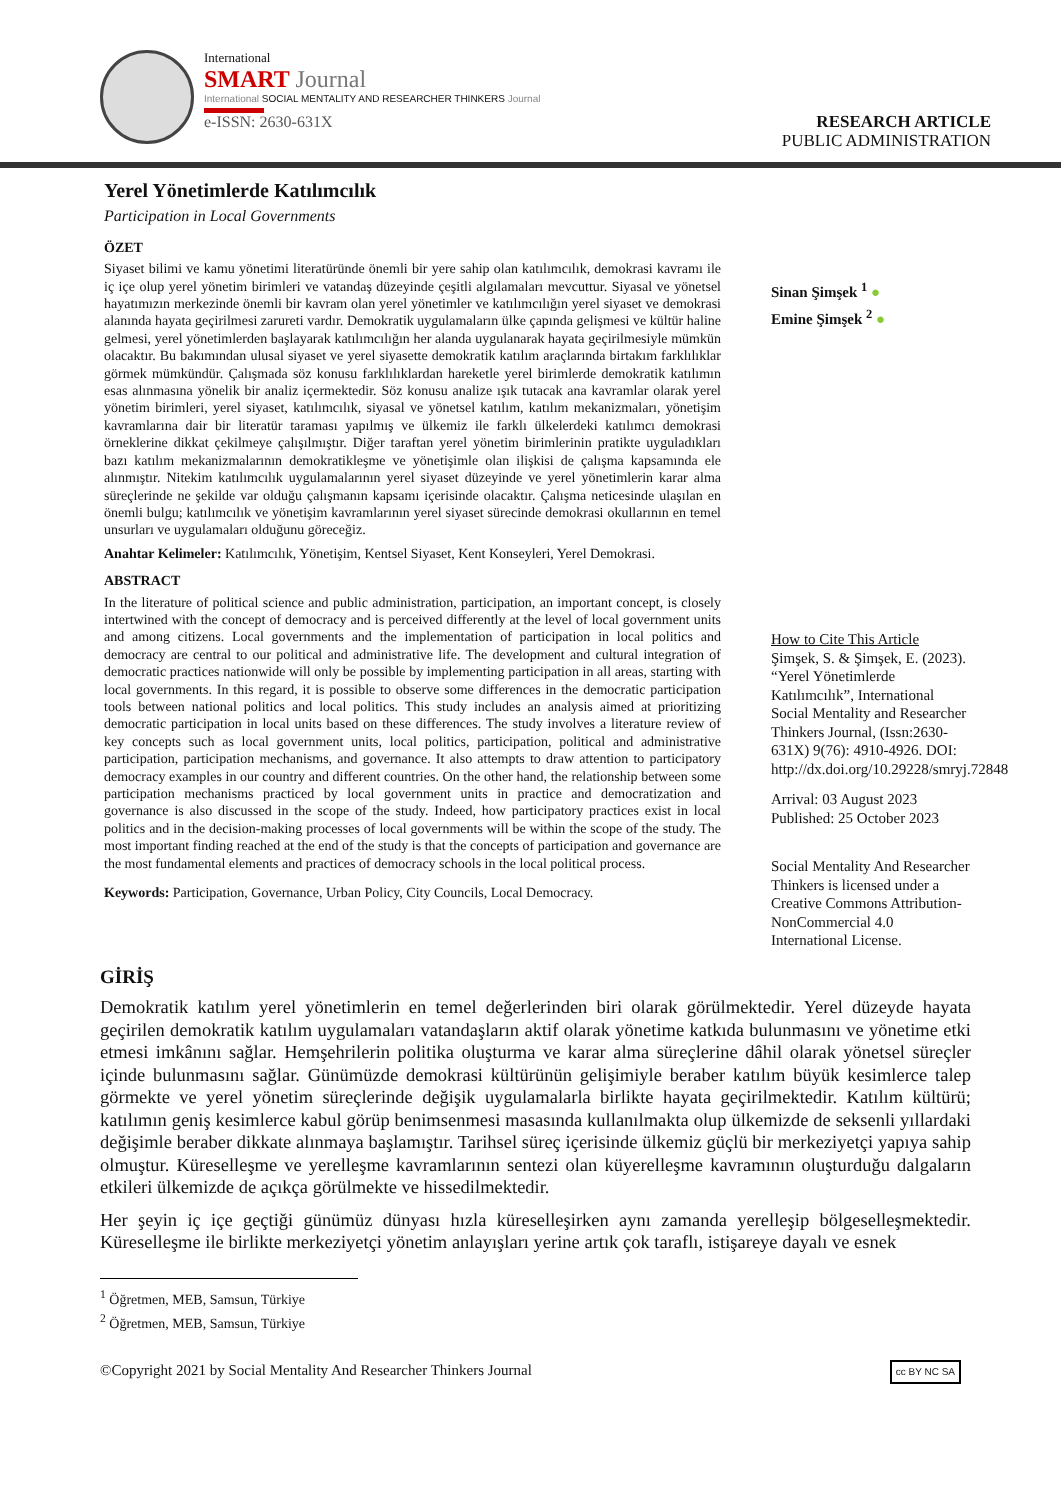International
SMART Journal
International SOCIAL MENTALITY AND RESEARCHER THINKERS Journal
e-ISSN: 2630-631X
RESEARCH ARTICLE
PUBLIC ADMINISTRATION
Yerel Yönetimlerde Katılımcılık
Participation in Local Governments
ÖZET
Siyaset bilimi ve kamu yönetimi literatüründe önemli bir yere sahip olan katılımcılık, demokrasi kavramı ile iç içe olup yerel yönetim birimleri ve vatandaş düzeyinde çeşitli algılamaları mevcuttur. Siyasal ve yönetsel hayatımızın merkezinde önemli bir kavram olan yerel yönetimler ve katılımcılığın yerel siyaset ve demokrasi alanında hayata geçirilmesi zarureti vardır. Demokratik uygulamaların ülke çapında gelişmesi ve kültür haline gelmesi, yerel yönetimlerden başlayarak katılımcılığın her alanda uygulanarak hayata geçirilmesiyle mümkün olacaktır. Bu bakımından ulusal siyaset ve yerel siyasette demokratik katılım araçlarında birtakım farklılıklar görmek mümkündür. Çalışmada söz konusu farklılıklardan hareketle yerel birimlerde demokratik katılımın esas alınmasına yönelik bir analiz içermektedir. Söz konusu analize ışık tutacak ana kavramlar olarak yerel yönetim birimleri, yerel siyaset, katılımcılık, siyasal ve yönetsel katılım, katılım mekanizmaları, yönetişim kavramlarına dair bir literatür taraması yapılmış ve ülkemiz ile farklı ülkelerdeki katılımcı demokrasi örneklerine dikkat çekilmeye çalışılmıştır. Diğer taraftan yerel yönetim birimlerinin pratikte uyguladıkları bazı katılım mekanizmalarının demokratikleşme ve yönetişimle olan ilişkisi de çalışma kapsamında ele alınmıştır. Nitekim katılımcılık uygulamalarının yerel siyaset düzeyinde ve yerel yönetimlerin karar alma süreçlerinde ne şekilde var olduğu çalışmanın kapsamı içerisinde olacaktır. Çalışma neticesinde ulaşılan en önemli bulgu; katılımcılık ve yönetişim kavramlarının yerel siyaset sürecinde demokrasi okullarının en temel unsurları ve uygulamaları olduğunu göreceğiz.
Anahtar Kelimeler: Katılımcılık, Yönetişim, Kentsel Siyaset, Kent Konseyleri, Yerel Demokrasi.
ABSTRACT
In the literature of political science and public administration, participation, an important concept, is closely intertwined with the concept of democracy and is perceived differently at the level of local government units and among citizens. Local governments and the implementation of participation in local politics and democracy are central to our political and administrative life. The development and cultural integration of democratic practices nationwide will only be possible by implementing participation in all areas, starting with local governments. In this regard, it is possible to observe some differences in the democratic participation tools between national politics and local politics. This study includes an analysis aimed at prioritizing democratic participation in local units based on these differences. The study involves a literature review of key concepts such as local government units, local politics, participation, political and administrative participation, participation mechanisms, and governance. It also attempts to draw attention to participatory democracy examples in our country and different countries. On the other hand, the relationship between some participation mechanisms practiced by local government units in practice and democratization and governance is also discussed in the scope of the study. Indeed, how participatory practices exist in local politics and in the decision-making processes of local governments will be within the scope of the study. The most important finding reached at the end of the study is that the concepts of participation and governance are the most fundamental elements and practices of democracy schools in the local political process.
Keywords: Participation, Governance, Urban Policy, City Councils, Local Democracy.
Sinan Şimşek <sup>1</sup> ●
Emine Şimşek <sup>2</sup> ●
How to Cite This Article
Şimşek, S. & Şimşek, E. (2023). “Yerel Yönetimlerde Katılımcılık”, International Social Mentality and Researcher Thinkers Journal, (Issn:2630-631X) 9(76): 4910-4926. DOI: http://dx.doi.org/10.29228/smryj.72848
Arrival: 03 August 2023
Published: 25 October 2023
Social Mentality And Researcher Thinkers is licensed under a Creative Commons Attribution-NonCommercial 4.0 International License.
GİRİŞ
Demokratik katılım yerel yönetimlerin en temel değerlerinden biri olarak görülmektedir. Yerel düzeyde hayata geçirilen demokratik katılım uygulamaları vatandaşların aktif olarak yönetime katkıda bulunmasını ve yönetime etki etmesi imkânını sağlar. Hemşehrilerin politika oluşturma ve karar alma süreçlerine dâhil olarak yönetsel süreçler içinde bulunmasını sağlar. Günümüzde demokrasi kültürünün gelişimiyle beraber katılım büyük kesimlerce talep görmekte ve yerel yönetim süreçlerinde değişik uygulamalarla birlikte hayata geçirilmektedir. Katılım kültürü; katılımın geniş kesimlerce kabul görüp benimsenmesi masasında kullanılmakta olup ülkemizde de seksenli yıllardaki değişimle beraber dikkate alınmaya başlamıştır. Tarihsel süreç içerisinde ülkemiz güçlü bir merkeziyetçi yapıya sahip olmuştur. Küreselleşme ve yerelleşme kavramlarının sentezi olan küyerelleşme kavramının oluşturduğu dalgaların etkileri ülkemizde de açıkça görülmekte ve hissedilmektedir.
Her şeyin iç içe geçtiği günümüz dünyası hızla küreselleşirken aynı zamanda yerelleşip bölgeselleşmektedir. Küreselleşme ile birlikte merkeziyetçi yönetim anlayışları yerine artık çok taraflı, istişareye dayalı ve esnek
<sup>1</sup> Öğretmen, MEB, Samsun, Türkiye
<sup>2</sup> Öğretmen, MEB, Samsun, Türkiye
©Copyright 2021 by Social Mentality And Researcher Thinkers Journal cc BY NC SA